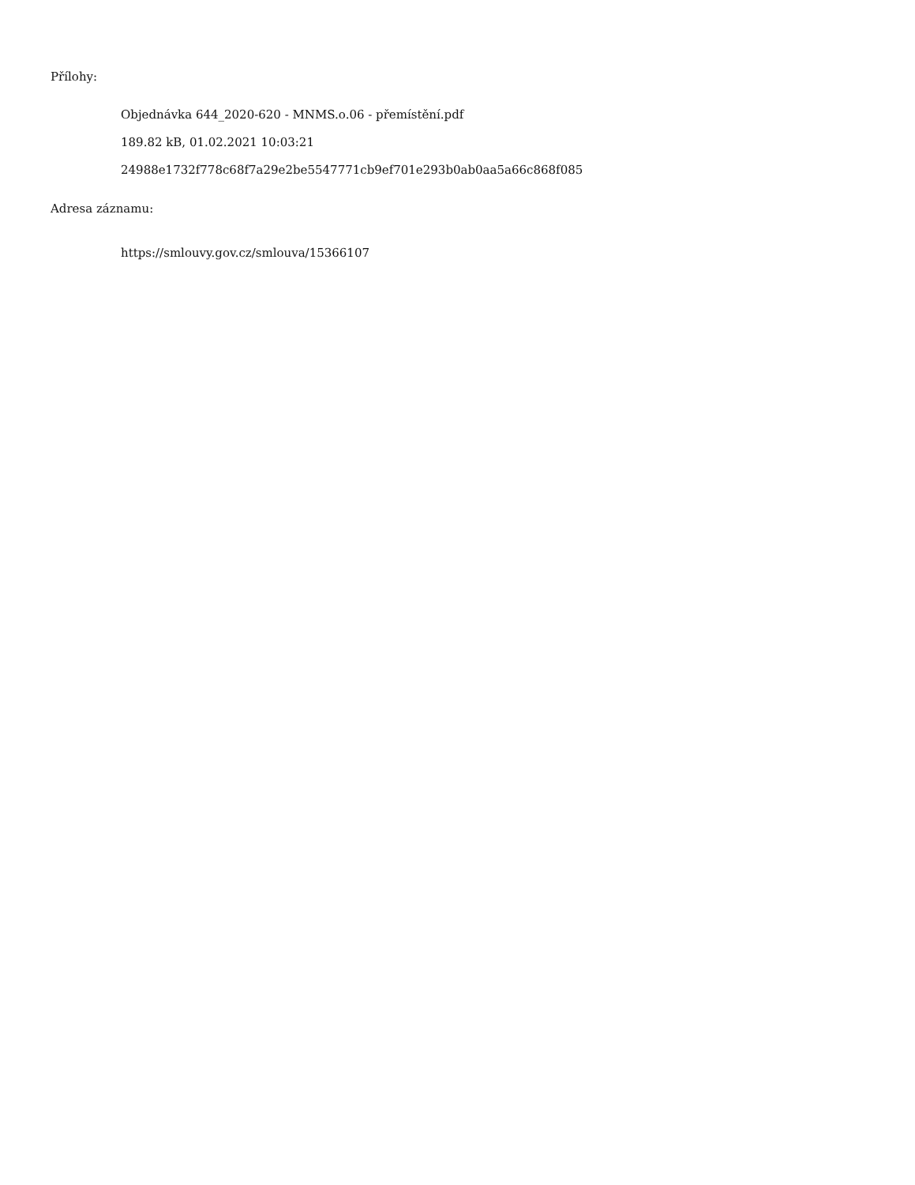Přílohy:
Objednávka 644_2020-620 - MNMS.o.06 - přemístění.pdf
189.82 kB, 01.02.2021 10:03:21
24988e1732f778c68f7a29e2be5547771cb9ef701e293b0ab0aa5a66c868f085
Adresa záznamu:
https://smlouvy.gov.cz/smlouva/15366107